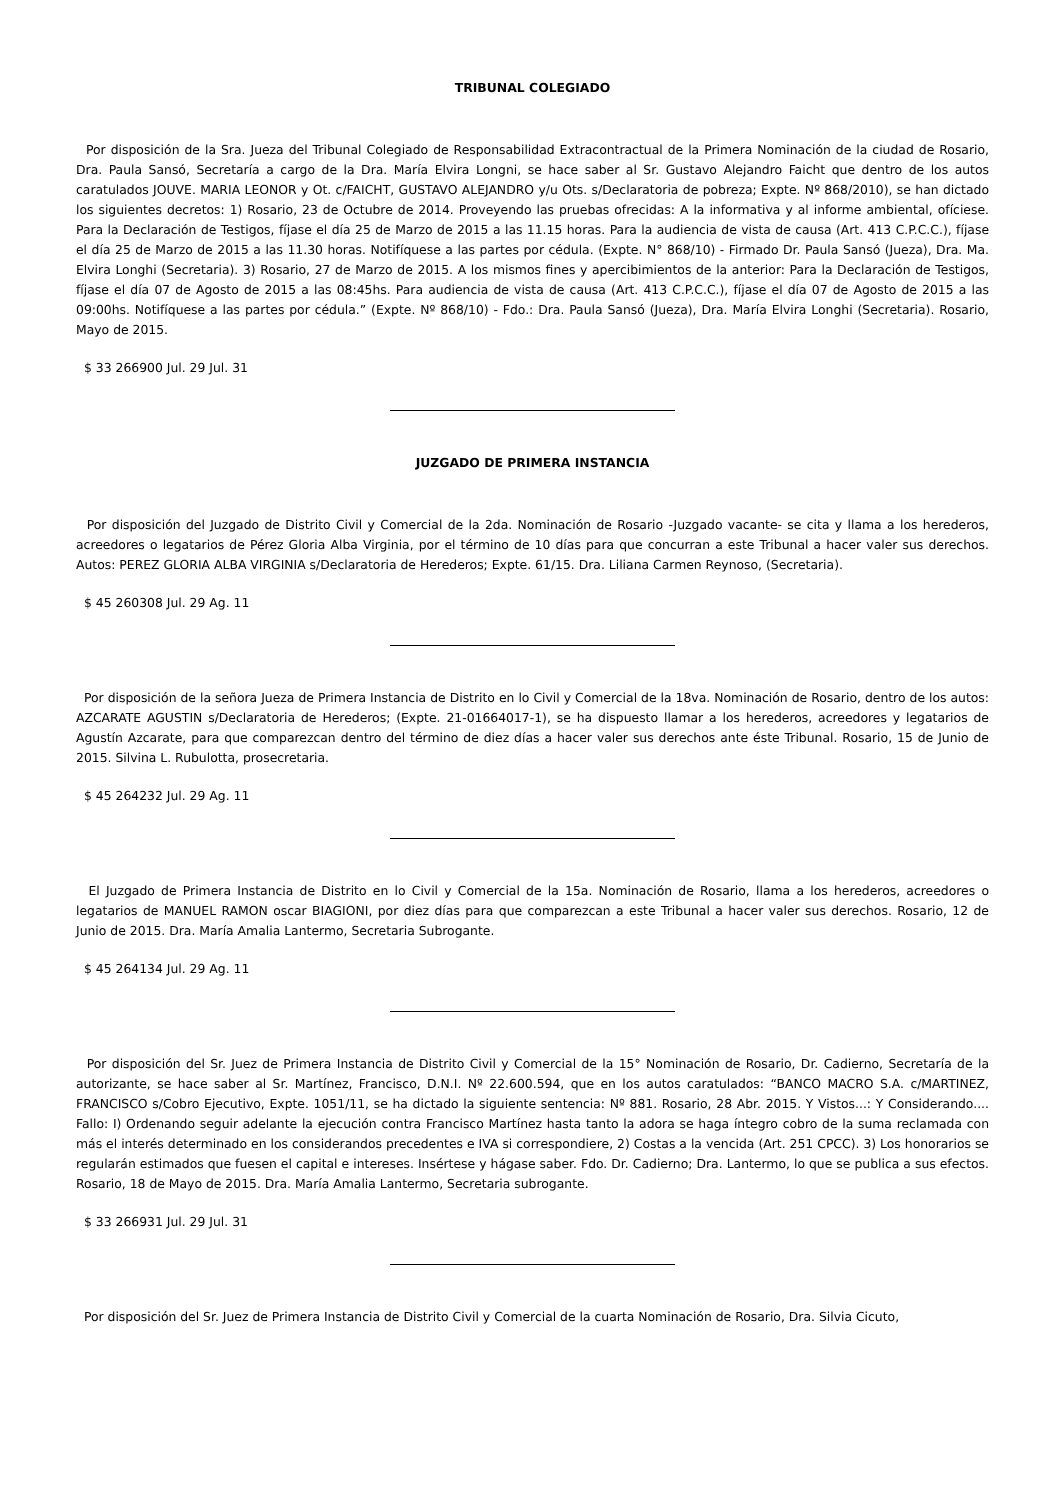TRIBUNAL COLEGIADO
Por disposición de la Sra. Jueza del Tribunal Colegiado de Responsabilidad Extracontractual de la Primera Nominación de la ciudad de Rosario, Dra. Paula Sansó, Secretaría a cargo de la Dra. María Elvira Longni, se hace saber al Sr. Gustavo Alejandro Faicht que dentro de los autos caratulados JOUVE. MARIA LEONOR y Ot. c/FAICHT, GUSTAVO ALEJANDRO y/u Ots. s/Declaratoria de pobreza; Expte. Nº 868/2010), se han dictado los siguientes decretos: 1) Rosario, 23 de Octubre de 2014. Proveyendo las pruebas ofrecidas: A la informativa y al informe ambiental, ofíciese. Para la Declaración de Testigos, fíjase el día 25 de Marzo de 2015 a las 11.15 horas. Para la audiencia de vista de causa (Art. 413 C.P.C.C.), fíjase el día 25 de Marzo de 2015 a las 11.30 horas. Notifíquese a las partes por cédula. (Expte. N° 868/10) - Firmado Dr. Paula Sansó (Jueza), Dra. Ma. Elvira Longhi (Secretaria). 3) Rosario, 27 de Marzo de 2015. A los mismos fines y apercibimientos de la anterior: Para la Declaración de Testigos, fíjase el día 07 de Agosto de 2015 a las 08:45hs. Para audiencia de vista de causa (Art. 413 C.P.C.C.), fíjase el día 07 de Agosto de 2015 a las 09:00hs. Notifíquese a las partes por cédula.” (Expte. Nº 868/10) - Fdo.: Dra. Paula Sansó (Jueza), Dra. María Elvira Longhi (Secretaria). Rosario, Mayo de 2015.
$ 33 266900 Jul. 29 Jul. 31
JUZGADO DE PRIMERA INSTANCIA
Por disposición del Juzgado de Distrito Civil y Comercial de la 2da. Nominación de Rosario -Juzgado vacante- se cita y llama a los herederos, acreedores o legatarios de Pérez Gloria Alba Virginia, por el término de 10 días para que concurran a este Tribunal a hacer valer sus derechos. Autos: PEREZ GLORIA ALBA VIRGINIA s/Declaratoria de Herederos; Expte. 61/15. Dra. Liliana Carmen Reynoso, (Secretaria).
$ 45 260308 Jul. 29 Ag. 11
Por disposición de la señora Jueza de Primera Instancia de Distrito en lo Civil y Comercial de la 18va. Nominación de Rosario, dentro de los autos: AZCARATE AGUSTIN s/Declaratoria de Herederos; (Expte. 21-01664017-1), se ha dispuesto llamar a los herederos, acreedores y legatarios de Agustín Azcarate, para que comparezcan dentro del término de diez días a hacer valer sus derechos ante éste Tribunal. Rosario, 15 de Junio de 2015. Silvina L. Rubulotta, prosecretaria.
$ 45 264232 Jul. 29 Ag. 11
El Juzgado de Primera Instancia de Distrito en lo Civil y Comercial de la 15a. Nominación de Rosario, llama a los herederos, acreedores o legatarios de MANUEL RAMON oscar BIAGIONI, por diez días para que comparezcan a este Tribunal a hacer valer sus derechos. Rosario, 12 de Junio de 2015. Dra. María Amalia Lantermo, Secretaria Subrogante.
$ 45 264134 Jul. 29 Ag. 11
Por disposición del Sr. Juez de Primera Instancia de Distrito Civil y Comercial de la 15° Nominación de Rosario, Dr. Cadierno, Secretaría de la autorizante, se hace saber al Sr. Martínez, Francisco, D.N.I. Nº 22.600.594, que en los autos caratulados: “BANCO MACRO S.A. c/MARTINEZ, FRANCISCO s/Cobro Ejecutivo, Expte. 1051/11, se ha dictado la siguiente sentencia: Nº 881. Rosario, 28 Abr. 2015. Y Vistos...: Y Considerando.... Fallo: I) Ordenando seguir adelante la ejecución contra Francisco Martínez hasta tanto la adora se haga íntegro cobro de la suma reclamada con más el interés determinado en los considerandos precedentes e IVA si correspondiere, 2) Costas a la vencida (Art. 251 CPCC). 3) Los honorarios se regularán estimados que fuesen el capital e intereses. Insértese y hágase saber. Fdo. Dr. Cadierno; Dra. Lantermo, lo que se publica a sus efectos. Rosario, 18 de Mayo de 2015. Dra. María Amalia Lantermo, Secretaria subrogante.
$ 33 266931 Jul. 29 Jul. 31
Por disposición del Sr. Juez de Primera Instancia de Distrito Civil y Comercial de la cuarta Nominación de Rosario, Dra. Silvia Cicuto,